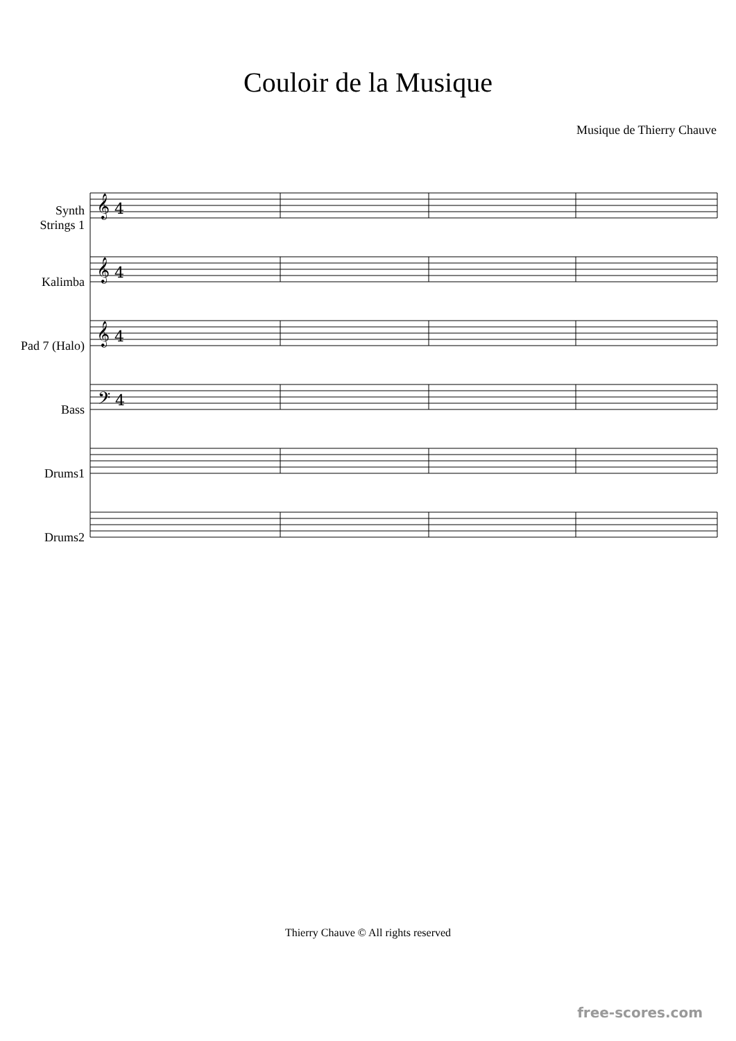Couloir de la Musique
Musique de Thierry Chauve
Synth
Strings 1
Kalimba
Pad 7 (Halo)
Bass
Drums1
Drums2
𝄞 4
𝄞 4
𝄞 4
𝄢 4
Thierry Chauve © All rights reserved
free-scores.com